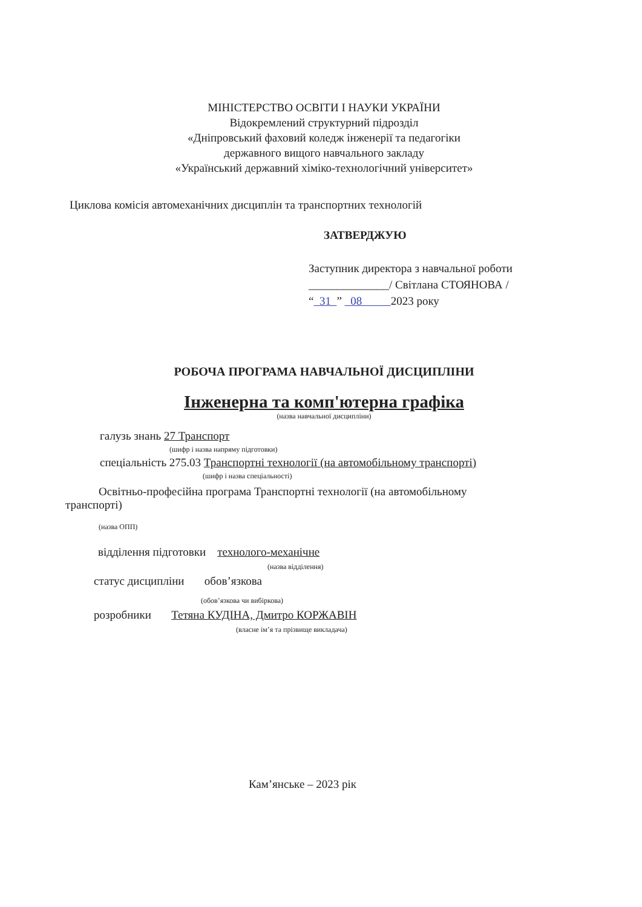МІНІСТЕРСТВО ОСВІТИ І НАУКИ УКРАЇНИ
Відокремлений структурний підрозділ
«Дніпровський фаховий коледж інженерії та педагогіки
державного вищого навчального закладу
«Український державний хіміко-технологічний університет»
Циклова комісія автомеханічних дисциплін та транспортних технологій
ЗАТВЕРДЖУЮ
Заступник директора з навчальної роботи
______________/ Світлана СТОЯНОВА /
“ 31 ” 08 2023 року
РОБОЧА ПРОГРАМА НАВЧАЛЬНОЇ ДИСЦИПЛІНИ
Інженерна та комп'ютерна графіка
(назва навчальної дисципліни)
галузь знань 27 Транспорт
(шифр і назва напряму підготовки)
спеціальність 275.03 Транспортні технології (на автомобільному транспорті)
(шифр і назва спеціальності)
Освітньо-професійна програма Транспортні технології (на автомобільному
транспорті)
(назва ОПП)
відділення підготовки технолого-механічне
(назва відділення)
статус дисципліни обов’язкова
(обов’язкова чи вибіркова)
розробники Тетяна КУДІНА, Дмитро КОРЖАВІН
(власне ім’я та прізвище викладача)
Кам’янське – 2023 рік